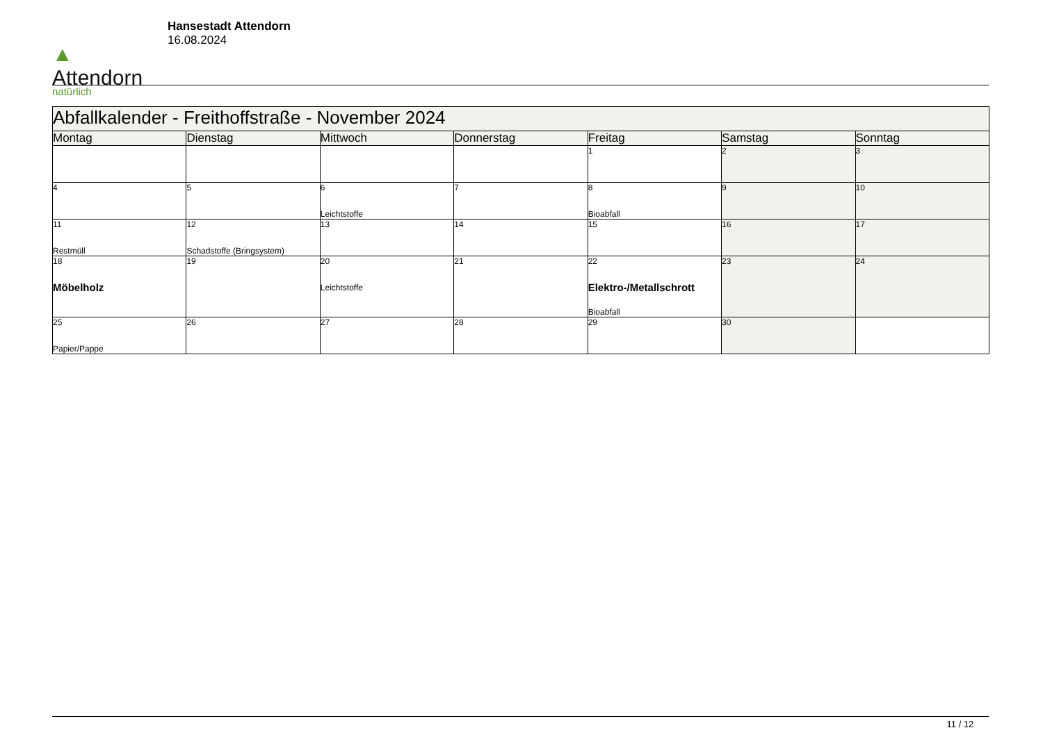▲
Attendorn
natürlich
Hansestadt Attendorn
16.08.2024
| Abfallkalender - Freithoffstraße - November 2024 | | | | | | |
| --- | --- | --- | --- | --- | --- | --- |
| Montag | Dienstag | Mittwoch | Donnerstag | Freitag | Samstag | Sonntag |
| | | | | 1 | 2 | 3 |
| 4 | 5 | 6 Leichtstoffe | 7 | 8 Bioabfall | 9 | 10 |
| 11 Restmüll | 12 Schadstoffe (Bringsystem) | 13 | 14 | 15 | 16 | 17 |
| 18 Möbelholz | 19 | 20 Leichtstoffe | 21 | 22 Elektro-/Metallschrott Bioabfall | 23 | 24 |
| 25 Papier/Pappe | 26 | 27 | 28 | 29 | 30 | |
11 / 12